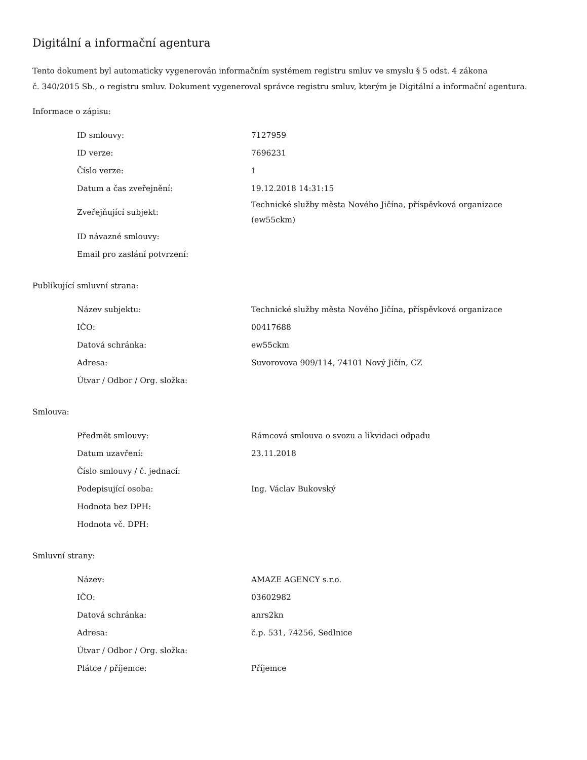Digitální a informační agentura
Tento dokument byl automaticky vygenerován informačním systémem registru smluv ve smyslu § 5 odst. 4 zákona
č. 340/2015 Sb., o registru smluv. Dokument vygeneroval správce registru smluv, kterým je Digitální a informační agentura.
Informace o zápisu:
| ID smlouvy: | 7127959 |
| ID verze: | 7696231 |
| Číslo verze: | 1 |
| Datum a čas zveřejnění: | 19.12.2018 14:31:15 |
| Zveřejňující subjekt: | Technické služby města Nového Jičína, příspěvková organizace (ew55ckm) |
| ID návazné smlouvy: | |
| Email pro zaslání potvrzení: | |
Publikující smluvní strana:
| Název subjektu: | Technické služby města Nového Jičína, příspěvková organizace |
| IČO: | 00417688 |
| Datová schránka: | ew55ckm |
| Adresa: | Suvorovova 909/114, 74101 Nový Jičín, CZ |
| Útvar / Odbor / Org. složka: | |
Smlouva:
| Předmět smlouvy: | Rámcová smlouva o svozu a likvidaci odpadu |
| Datum uzavření: | 23.11.2018 |
| Číslo smlouvy / č. jednací: | |
| Podepisující osoba: | Ing. Václav Bukovský |
| Hodnota bez DPH: | |
| Hodnota vč. DPH: | |
Smluvní strany:
| Název: | AMAZE AGENCY s.r.o. |
| IČO: | 03602982 |
| Datová schránka: | anrs2kn |
| Adresa: | č.p. 531, 74256, Sedlnice |
| Útvar / Odbor / Org. složka: | |
| Plátce / příjemce: | Příjemce |